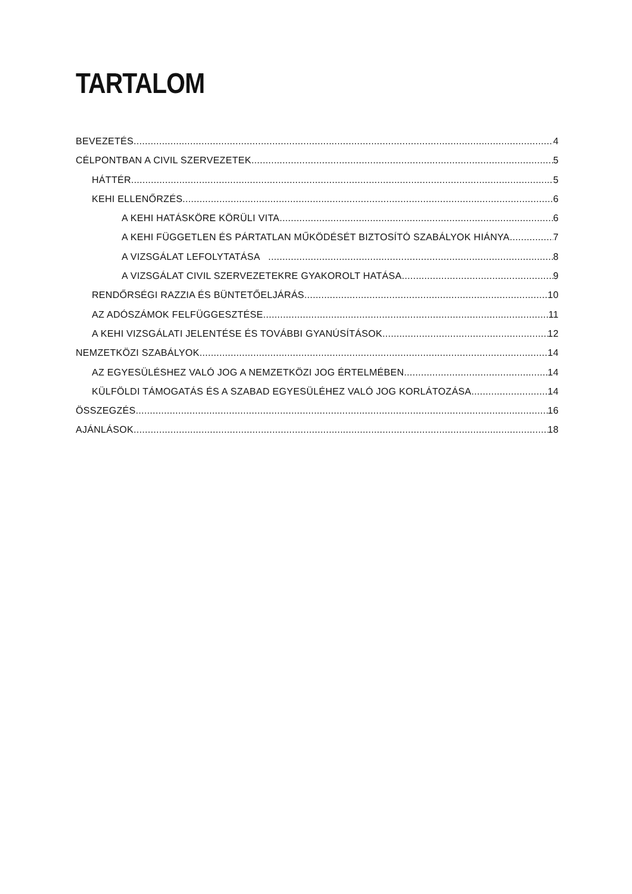TARTALOM
BEVEZETÉS 4
CÉLPONTBAN A CIVIL SZERVEZETEK 5
HÁTTÉR 5
KEHI ELLENŐRZÉS 6
A KEHI HATÁSKÖRE KÖRÜLI VITA 6
A KEHI FÜGGETLEN ÉS PÁRTATLAN MŰKÖDÉSÉT BIZTOSÍTÓ SZABÁLYOK HIÁNYA 7
A VIZSGÁLAT LEFOLYTATÁSA 8
A VIZSGÁLAT CIVIL SZERVEZETEKRE GYAKOROLT HATÁSA 9
RENDŐRSÉGI RAZZIA ÉS BÜNTETŐELJÁRÁS 10
AZ ADÓSZÁMOK FELFÜGGESZTÉSE 11
A KEHI VIZSGÁLATI JELENTÉSE ÉS TOVÁBBI GYANÚSÍTÁSOK 12
NEMZETKÖZI SZABÁLYOK 14
AZ EGYESÜLÉSHEZ VALÓ JOG A NEMZETKÖZI JOG ÉRTELMÉBEN 14
KÜLFÖLDI TÁMOGATÁS ÉS A SZABAD EGYESÜLÉHEZ VALÓ JOG KORLÁTOZÁSA 14
ÖSSZEGZÉS 16
AJÁNLÁSOK 18